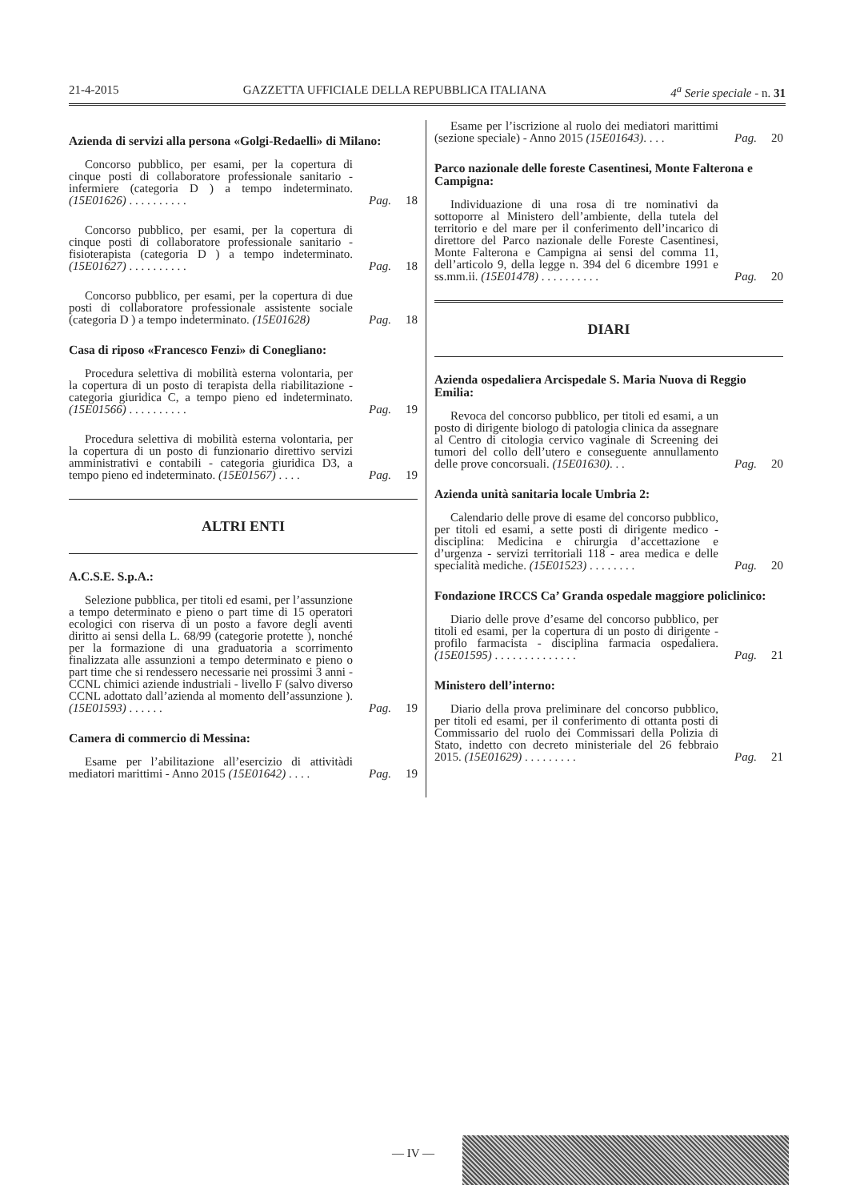21-4-2015 GAZZETTA UFFICIALE DELLA REPUBBLICA ITALIANA 4<sup>a</sup> Serie speciale - n. 31
Azienda di servizi alla persona «Golgi-Redaelli» di Milano:
Concorso pubblico, per esami, per la copertura di cinque posti di collaboratore professionale sanitario - infermiere (categoria D ) a tempo indeterminato. (15E01626) . . . . . . . . . .
Pag. 18
Concorso pubblico, per esami, per la copertura di cinque posti di collaboratore professionale sanitario - fisioterapista (categoria D ) a tempo indeterminato. (15E01627) . . . . . . . . . .
Pag. 18
Concorso pubblico, per esami, per la copertura di due posti di collaboratore professionale assistente sociale (categoria D ) a tempo indeterminato. (15E01628)
Pag. 18
Casa di riposo «Francesco Fenzi» di Conegliano:
Procedura selettiva di mobilità esterna volontaria, per la copertura di un posto di terapista della riabilitazione - categoria giuridica C, a tempo pieno ed indeterminato. (15E01566) . . . . . . . . . .
Pag. 19
Procedura selettiva di mobilità esterna volontaria, per la copertura di un posto di funzionario direttivo servizi amministrativi e contabili - categoria giuridica D3, a tempo pieno ed indeterminato. (15E01567) . . . .
Pag. 19
ALTRI ENTI
A.C.S.E. S.p.A.:
Selezione pubblica, per titoli ed esami, per l’assunzione a tempo determinato e pieno o part time di 15 operatori ecologici con riserva di un posto a favore degli aventi diritto ai sensi della L. 68/99 (categorie protette ), nonché per la formazione di una graduatoria a scorrimento finalizzata alle assunzioni a tempo determinato e pieno o part time che si rendessero necessarie nei prossimi 3 anni - CCNL chimici aziende industriali - livello F (salvo diverso CCNL adottato dall’azienda al momento dell’assunzione ). (15E01593) . . . . . .
Pag. 19
Camera di commercio di Messina:
Esame per l’abilitazione all’esercizio di attivitàdi mediatori marittimi - Anno 2015 (15E01642) . . . .
Pag. 19
Esame per l’iscrizione al ruolo dei mediatori marittimi (sezione speciale) - Anno 2015 (15E01643). . . .
Pag. 20
Parco nazionale delle foreste Casentinesi, Monte Falterona e Campigna:
Individuazione di una rosa di tre nominativi da sottoporre al Ministero dell’ambiente, della tutela del territorio e del mare per il conferimento dell’incarico di direttore del Parco nazionale delle Foreste Casentinesi, Monte Falterona e Campigna ai sensi del comma 11, dell’articolo 9, della legge n. 394 del 6 dicembre 1991 e ss.mm.ii. (15E01478) . . . . . . . . . .
Pag. 20
DIARI
Azienda ospedaliera Arcispedale S. Maria Nuova di Reggio Emilia:
Revoca del concorso pubblico, per titoli ed esami, a un posto di dirigente biologo di patologia clinica da assegnare al Centro di citologia cervico vaginale di Screening dei tumori del collo dell’utero e conseguente annullamento delle prove concorsuali. (15E01630). . .
Pag. 20
Azienda unità sanitaria locale Umbria 2:
Calendario delle prove di esame del concorso pubblico, per titoli ed esami, a sette posti di dirigente medico - disciplina: Medicina e chirurgia d’accettazione e d’urgenza - servizi territoriali 118 - area medica e delle specialità mediche. (15E01523) . . . . . . . .
Pag. 20
Fondazione IRCCS Ca’ Granda ospedale maggiore policlinico:
Diario delle prove d’esame del concorso pubblico, per titoli ed esami, per la copertura di un posto di dirigente - profilo farmacista - disciplina farmacia ospedaliera. (15E01595) . . . . . . . . . . . . . .
Pag. 21
Ministero dell’interno:
Diario della prova preliminare del concorso pubblico, per titoli ed esami, per il conferimento di ottanta posti di Commissario del ruolo dei Commissari della Polizia di Stato, indetto con decreto ministeriale del 26 febbraio 2015. (15E01629) . . . . . . . . .
Pag. 21
— IV —